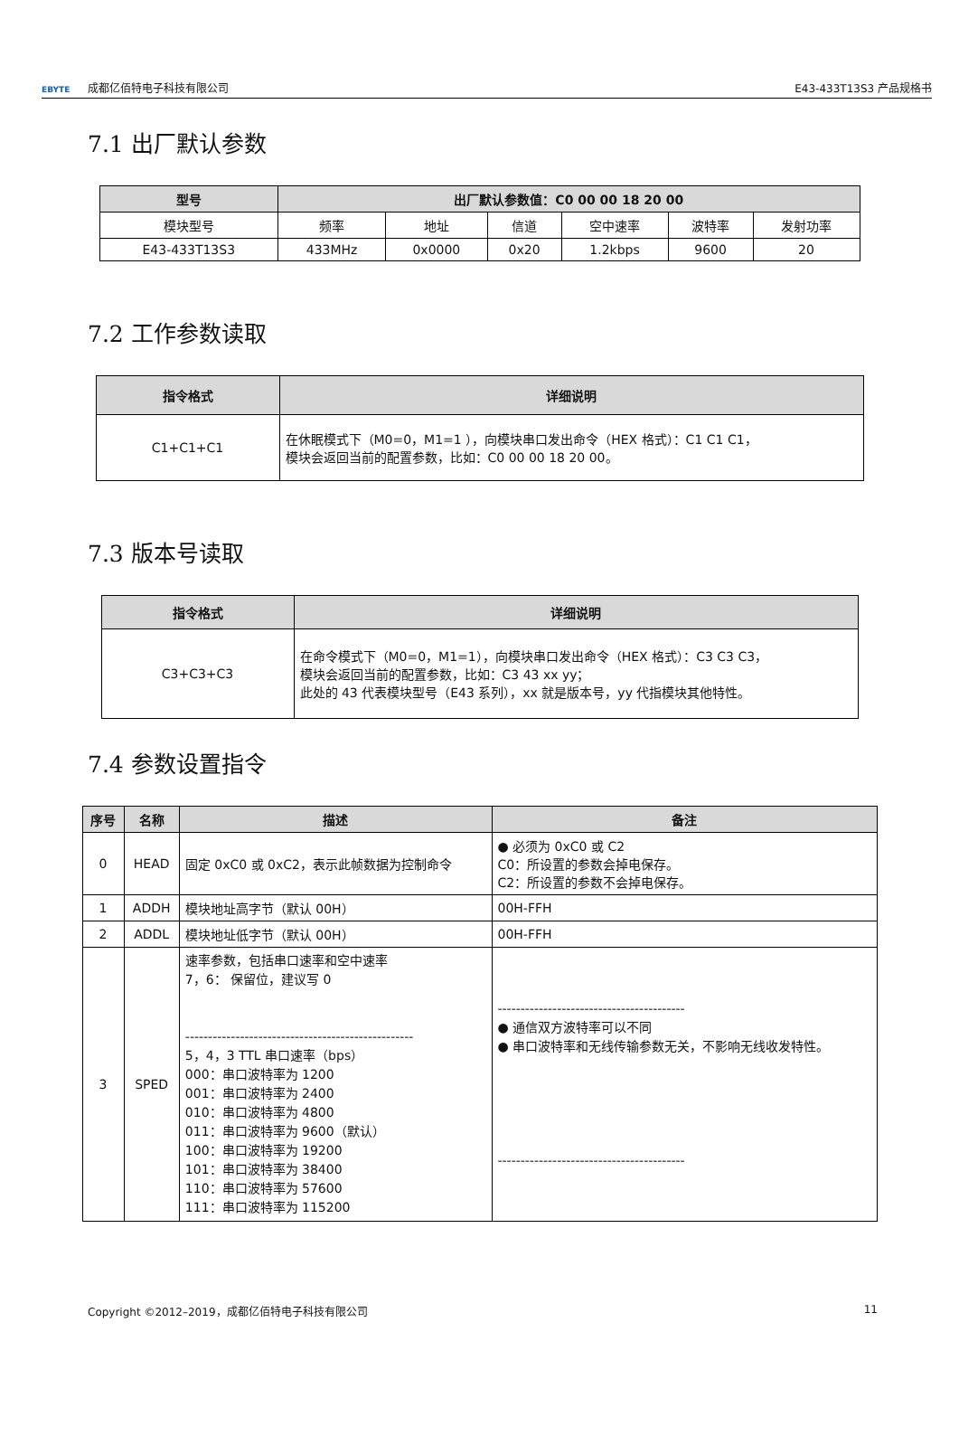EBYTE 成都亿佰特电子科技有限公司
E43-433T13S3 产品规格书
7.1 出厂默认参数
| 型号 | 出厂默认参数值：C0 00 00 18 20 00 | | | | | |
| --- | --- | --- | --- | --- | --- | --- |
| 模块型号 | 频率 | 地址 | 信道 | 空中速率 | 波特率 | 发射功率 |
| E43-433T13S3 | 433MHz | 0x0000 | 0x20 | 1.2kbps | 9600 | 20 |
7.2 工作参数读取
| 指令格式 | 详细说明 |
| --- | --- |
| C1+C1+C1 | 在休眠模式下（M0=0，M1=1 ），向模块串口发出命令（HEX 格式）：C1 C1 C1， 模块会返回当前的配置参数，比如：C0 00 00 18 20 00。 |
7.3 版本号读取
| 指令格式 | 详细说明 |
| --- | --- |
| C3+C3+C3 | 在命令模式下（M0=0，M1=1），向模块串口发出命令（HEX 格式）：C3 C3 C3， 模块会返回当前的配置参数，比如：C3 43 xx yy； 此处的 43 代表模块型号（E43 系列），xx 就是版本号，yy 代指模块其他特性。 |
7.4 参数设置指令
| 序号 | 名称 | 描述 | 备注 |
| --- | --- | --- | --- |
| 0 | HEAD | 固定 0xC0 或 0xC2，表示此帧数据为控制命令 | ● 必须为 0xC0 或 C2 C0：所设置的参数会掉电保存。 C2：所设置的参数不会掉电保存。 |
| 1 | ADDH | 模块地址高字节（默认 00H） | 00H-FFH |
| 2 | ADDL | 模块地址低字节（默认 00H） | 00H-FFH |
| 3 | SPED | 速率参数，包括串口速率和空中速率 7，6： 保留位，建议写 0 -------------------------------------------------- 5，4，3 TTL 串口速率（bps） 000：串口波特率为 1200 001：串口波特率为 2400 010：串口波特率为 4800 011：串口波特率为 9600（默认） 100：串口波特率为 19200 101：串口波特率为 38400 110：串口波特率为 57600 111：串口波特率为 115200 | ----------------------------------------- ● 通信双方波特率可以不同 ● 串口波特率和无线传输参数无关，不影响无线收发特性。 ----------------------------------------- |
Copyright ©2012–2019，成都亿佰特电子科技有限公司 11